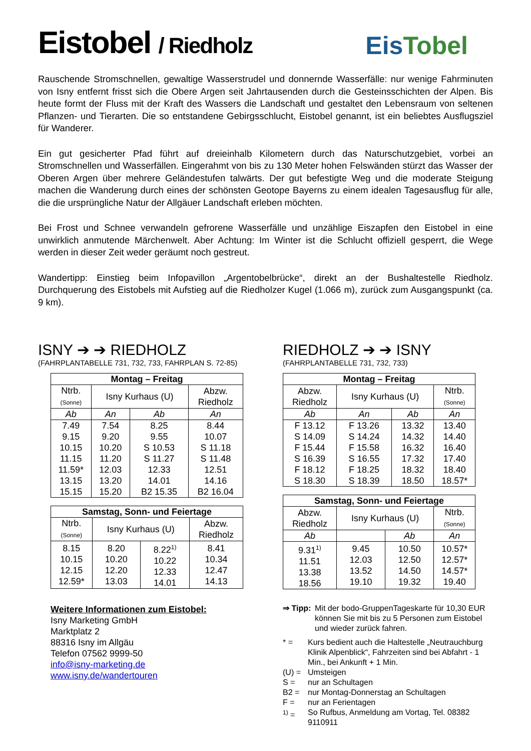Eistobel / Riedholz
EisTobel
Rauschende Stromschnellen, gewaltige Wasserstrudel und donnernde Wasserfälle: nur wenige Fahrminuten von Isny entfernt frisst sich die Obere Argen seit Jahrtausenden durch die Gesteinsschichten der Alpen. Bis heute formt der Fluss mit der Kraft des Wassers die Landschaft und gestaltet den Lebensraum von seltenen Pflanzen- und Tierarten. Die so entstandene Gebirgsschlucht, Eistobel genannt, ist ein beliebtes Ausflugsziel für Wanderer.
Ein gut gesicherter Pfad führt auf dreieinhalb Kilometern durch das Naturschutzgebiet, vorbei an Stromschnellen und Wasserfällen. Eingerahmt von bis zu 130 Meter hohen Felswänden stürzt das Wasser der Oberen Argen über mehrere Geländestufen talwärts. Der gut befestigte Weg und die moderate Steigung machen die Wanderung durch eines der schönsten Geotope Bayerns zu einem idealen Tagesausflug für alle, die die ursprüngliche Natur der Allgäuer Landschaft erleben möchten.
Bei Frost und Schnee verwandeln gefrorene Wasserfälle und unzählige Eiszapfen den Eistobel in eine unwirklich anmutende Märchenwelt. Aber Achtung: Im Winter ist die Schlucht offiziell gesperrt, die Wege werden in dieser Zeit weder geräumt noch gestreut.
Wandertipp: Einstieg beim Infopavillon „Argentobelbrücke“, direkt an der Bushaltestelle Riedholz. Durchquerung des Eistobels mit Aufstieg auf die Riedholzer Kugel (1.066 m), zurück zum Ausgangspunkt (ca. 9 km).
ISNY ➔ ➔ RIEDHOLZ
(FAHRPLANTABELLE 731, 732, 733, FAHRPLAN S. 72-85)
| Montag – Freitag | | | |
| --- | --- | --- | --- |
| Ntrb. (Sonne) | Isny Kurhaus (U) | | Abzw. Riedholz |
| Ab | An | Ab | An |
| 7.49 9.15 10.15 11.15 11.59* 13.15 15.15 | 7.54 9.20 10.20 11.20 12.03 13.20 15.20 | 8.25 9.55 S 10.53 S 11.27 12.33 14.01 B2 15.35 | 8.44 10.07 S 11.18 S 11.48 12.51 14.16 B2 16.04 |
| Samstag, Sonn- und Feiertage | | | |
| --- | --- | --- | --- |
| Ntrb. (Sonne) | Isny Kurhaus (U) | | Abzw. Riedholz |
| 8.15 10.15 12.15 12.59* | 8.20 10.20 12.20 13.03 | 8.22<sup>1)</sup> 10.22 12.33 14.01 | 8.41 10.34 12.47 14.13 |
Weitere Informationen zum Eistobel:
Isny Marketing GmbH
Marktplatz 2
88316 Isny im Allgäu
Telefon 07562 9999-50
info@isny-marketing.de
www.isny.de/wandertouren
RIEDHOLZ ➔ ➔ ISNY
(FAHRPLANTABELLE 731, 732, 733)
| Montag – Freitag | | | |
| --- | --- | --- | --- |
| Abzw. Riedholz | Isny Kurhaus (U) | | Ntrb. (Sonne) |
| Ab | An | Ab | An |
| F 13.12 S 14.09 F 15.44 S 16.39 F 18.12 S 18.30 | F 13.26 S 14.24 F 15.58 S 16.55 F 18.25 S 18.39 | 13.32 14.32 16.32 17.32 18.32 18.50 | 13.40 14.40 16.40 17.40 18.40 18.57* |
| Samstag, Sonn- und Feiertage | | | |
| --- | --- | --- | --- |
| Abzw. Riedholz | Isny Kurhaus (U) | | Ntrb. (Sonne) |
| Ab | | Ab | An |
| 9.31<sup>1)</sup> 11.51 13.38 18.56 | 9.45 12.03 13.52 19.10 | 10.50 12.50 14.50 19.32 | 10.57* 12.57* 14.57* 19.40 |
⇒ Tipp: Mit der bodo-GruppenTageskarte für 10,30 EUR können Sie mit bis zu 5 Personen zum Eistobel und wieder zurück fahren.
* = Kurs bedient auch die Haltestelle „Neutrauchburg Klinik Alpenblick“, Fahrzeiten sind bei Abfahrt - 1 Min., bei Ankunft + 1 Min.
(U) = Umsteigen
S = nur an Schultagen
B2 = nur Montag-Donnerstag an Schultagen
F = nur an Ferientagen
<sup>1)</sup> = So Rufbus, Anmeldung am Vortag, Tel. 08382 9110911